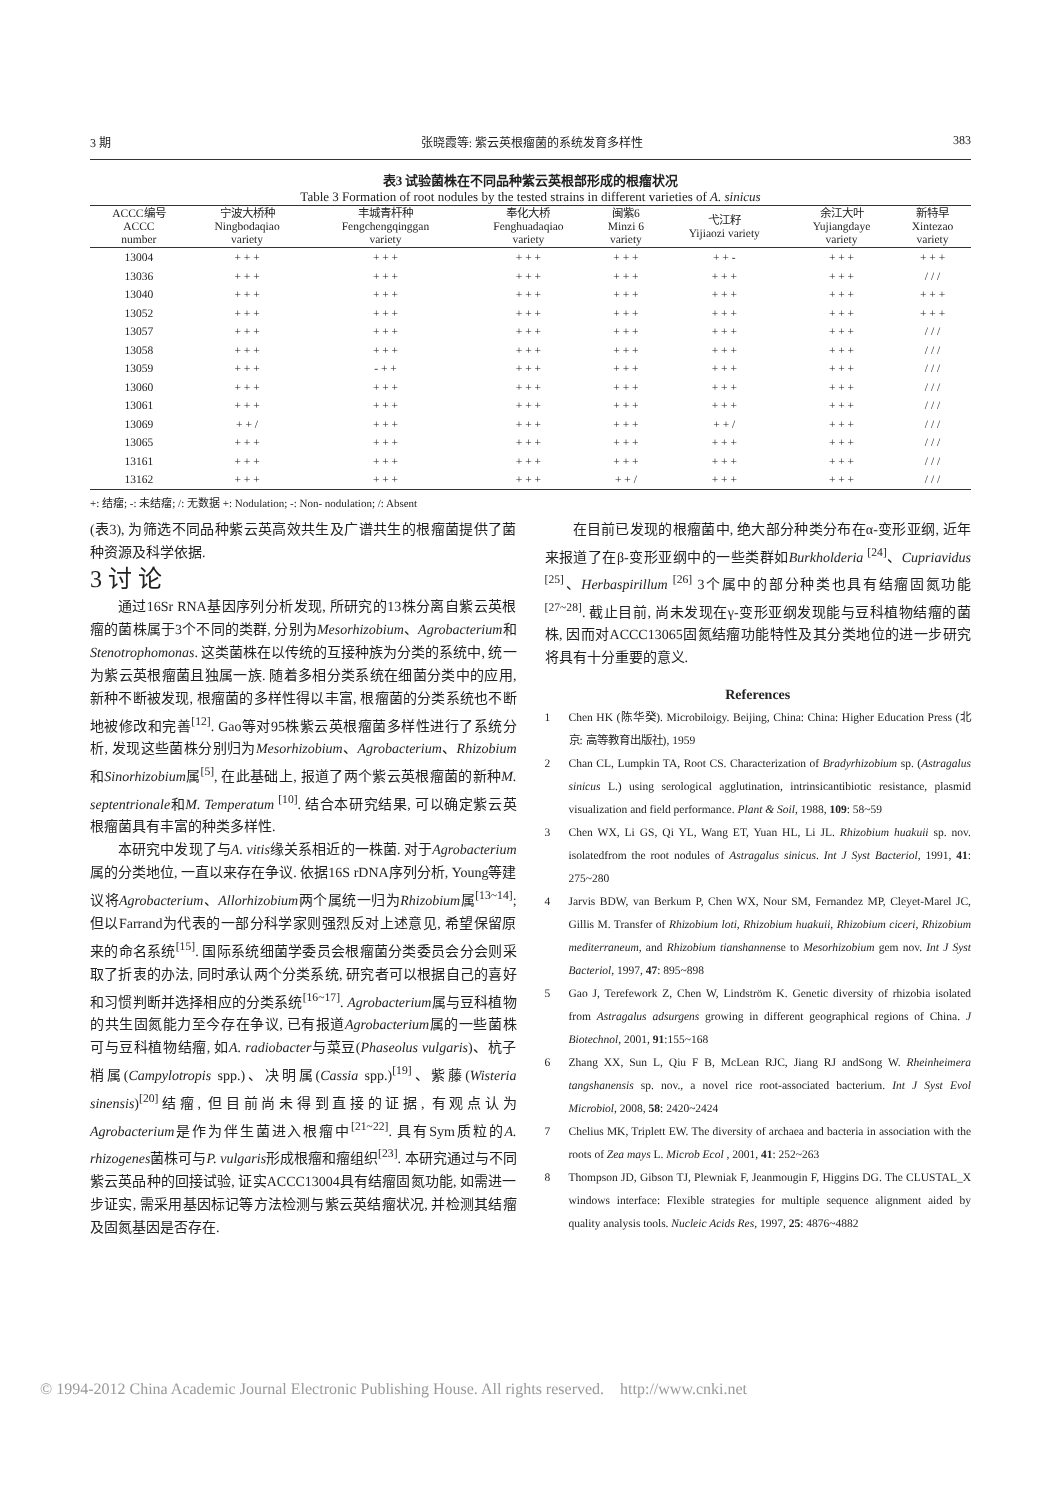3 期 张晓霞等: 紫云英根瘤菌的系统发育多样性 383
表3 试验菌株在不同品种紫云英根部形成的根瘤状况
Table 3 Formation of root nodules by the tested strains in different varieties of A. sinicus
| ACCC编号 ACCC number | 宁波大桥种 Ningbodaqiao variety | 丰城青杆种 Fengchengqinggan variety | 奉化大桥 Fenghuadaqiao variety | 闽紫6 Minzi 6 variety | 弋江籽 Yijiaozi variety | 余江大叶 Yujiangdaye variety | 新特早 Xintezao variety |
| --- | --- | --- | --- | --- | --- | --- | --- |
| 13004 | + + + | + + + | + + + | + + + | + + - | + + + | + + + |
| 13036 | + + + | + + + | + + + | + + + | + + + | + + + | / / / |
| 13040 | + + + | + + + | + + + | + + + | + + + | + + + | + + + |
| 13052 | + + + | + + + | + + + | + + + | + + + | + + + | + + + |
| 13057 | + + + | + + + | + + + | + + + | + + + | + + + | / / / |
| 13058 | + + + | + + + | + + + | + + + | + + + | + + + | / / / |
| 13059 | + + + | - + + | + + + | + + + | + + + | + + + | / / / |
| 13060 | + + + | + + + | + + + | + + + | + + + | + + + | / / / |
| 13061 | + + + | + + + | + + + | + + + | + + + | + + + | / / / |
| 13069 | + + / | + + + | + + + | + + + | + + / | + + + | / / / |
| 13065 | + + + | + + + | + + + | + + + | + + + | + + + | / / / |
| 13161 | + + + | + + + | + + + | + + + | + + + | + + + | / / / |
| 13162 | + + + | + + + | + + + | + + / | + + + | + + + | / / / |
+: 结瘤; -: 未结瘤; /: 无数据 +: Nodulation; -: Non- nodulation; /: Absent
(表3), 为筛选不同品种紫云英高效共生及广谱共生的根瘤菌提供了菌种资源及科学依据.
3 讨 论
通过16Sr RNA基因序列分析发现, 所研究的13株分离自紫云英根瘤的菌株属于3个不同的类群, 分别为Mesorhizobium、Agrobacterium和Stenotrophomonas. 这类菌株在以传统的互接种族为分类的系统中, 统一为紫云英根瘤菌且独属一族. 随着多相分类系统在细菌分类中的应用, 新种不断被发现, 根瘤菌的多样性得以丰富, 根瘤菌的分类系统也不断地被修改和完善<sup>[12]</sup>. Gao等对95株紫云英根瘤菌多样性进行了系统分析, 发现这些菌株分别归为Mesorhizobium、Agrobacterium、Rhizobium和Sinorhizobium属<sup>[5]</sup>, 在此基础上, 报道了两个紫云英根瘤菌的新种M. septentrionale和M. Temperatum <sup>[10]</sup>. 结合本研究结果, 可以确定紫云英根瘤菌具有丰富的种类多样性.
本研究中发现了与A. vitis缘关系相近的一株菌. 对于Agrobacterium属的分类地位, 一直以来存在争议. 依据16S rDNA序列分析, Young等建议将Agrobacterium、Allorhizobium两个属统一归为Rhizobium属<sup>[13~14]</sup>; 但以Farrand为代表的一部分科学家则强烈反对上述意见, 希望保留原来的命名系统<sup>[15]</sup>. 国际系统细菌学委员会根瘤菌分类委员会分会则采取了折衷的办法, 同时承认两个分类系统, 研究者可以根据自己的喜好和习惯判断并选择相应的分类系统<sup>[16~17]</sup>. Agrobacterium属与豆科植物的共生固氮能力至今存在争议, 已有报道Agrobacterium属的一些菌株可与豆科植物结瘤, 如A. radiobacter与菜豆(Phaseolus vulgaris)、杭子梢属(Campylotropis spp.)、决明属(Cassia spp.)<sup>[19]</sup>、紫藤(Wisteria sinensis)<sup>[20]</sup>结瘤, 但目前尚未得到直接的证据, 有观点认为Agrobacterium是作为伴生菌进入根瘤中<sup>[21~22]</sup>. 具有Sym质粒的A. rhizogenes菌株可与P. vulgaris形成根瘤和瘤组织<sup>[23]</sup>. 本研究通过与不同紫云英品种的回接试验, 证实ACCC13004具有结瘤固氮功能, 如需进一步证实, 需采用基因标记等方法检测与紫云英结瘤状况, 并检测其结瘤及固氮基因是否存在.
在目前已发现的根瘤菌中, 绝大部分种类分布在α-变形亚纲, 近年来报道了在β-变形亚纲中的一些类群如Burkholderia <sup>[24]</sup>、Cupriavidus <sup>[25]</sup>、Herbaspirillum <sup>[26]</sup> 3个属中的部分种类也具有结瘤固氮功能<sup>[27~28]</sup>. 截止目前, 尚未发现在γ-变形亚纲发现能与豆科植物结瘤的菌株, 因而对ACCC13065固氮结瘤功能特性及其分类地位的进一步研究将具有十分重要的意义.
References
1 Chen HK (陈华癸). Microbiloigy. Beijing, China: China: Higher Education Press (北京: 高等教育出版社), 1959
2 Chan CL, Lumpkin TA, Root CS. Characterization of Bradyrhizobium sp. (Astragalus sinicus L.) using serological agglutination, intrinsicantibiotic resistance, plasmid visualization and field performance. Plant & Soil, 1988, 109: 58~59
3 Chen WX, Li GS, Qi YL, Wang ET, Yuan HL, Li JL. Rhizobium huakuii sp. nov. isolatedfrom the root nodules of Astragalus sinicus. Int J Syst Bacteriol, 1991, 41: 275~280
4 Jarvis BDW, van Berkum P, Chen WX, Nour SM, Fernandez MP, Cleyet-Marel JC, Gillis M. Transfer of Rhizobium loti, Rhizobium huakuii, Rhizobium ciceri, Rhizobium mediterraneum, and Rhizobium tianshannense to Mesorhizobium gem nov. Int J Syst Bacteriol, 1997, 47: 895~898
5 Gao J, Terefework Z, Chen W, Lindström K. Genetic diversity of rhizobia isolated from Astragalus adsurgens growing in different geographical regions of China. J Biotechnol, 2001, 91:155~168
6 Zhang XX, Sun L, Qiu F B, McLean RJC, Jiang RJ andSong W. Rheinheimera tangshanensis sp. nov., a novel rice root-associated bacterium. Int J Syst Evol Microbiol, 2008, 58: 2420~2424
7 Chelius MK, Triplett EW. The diversity of archaea and bacteria in association with the roots of Zea mays L. Microb Ecol , 2001, 41: 252~263
8 Thompson JD, Gibson TJ, Plewniak F, Jeanmougin F, Higgins DG. The CLUSTAL_X windows interface: Flexible strategies for multiple sequence alignment aided by quality analysis tools. Nucleic Acids Res, 1997, 25: 4876~4882
© 1994-2012 China Academic Journal Electronic Publishing House. All rights reserved. http://www.cnki.net